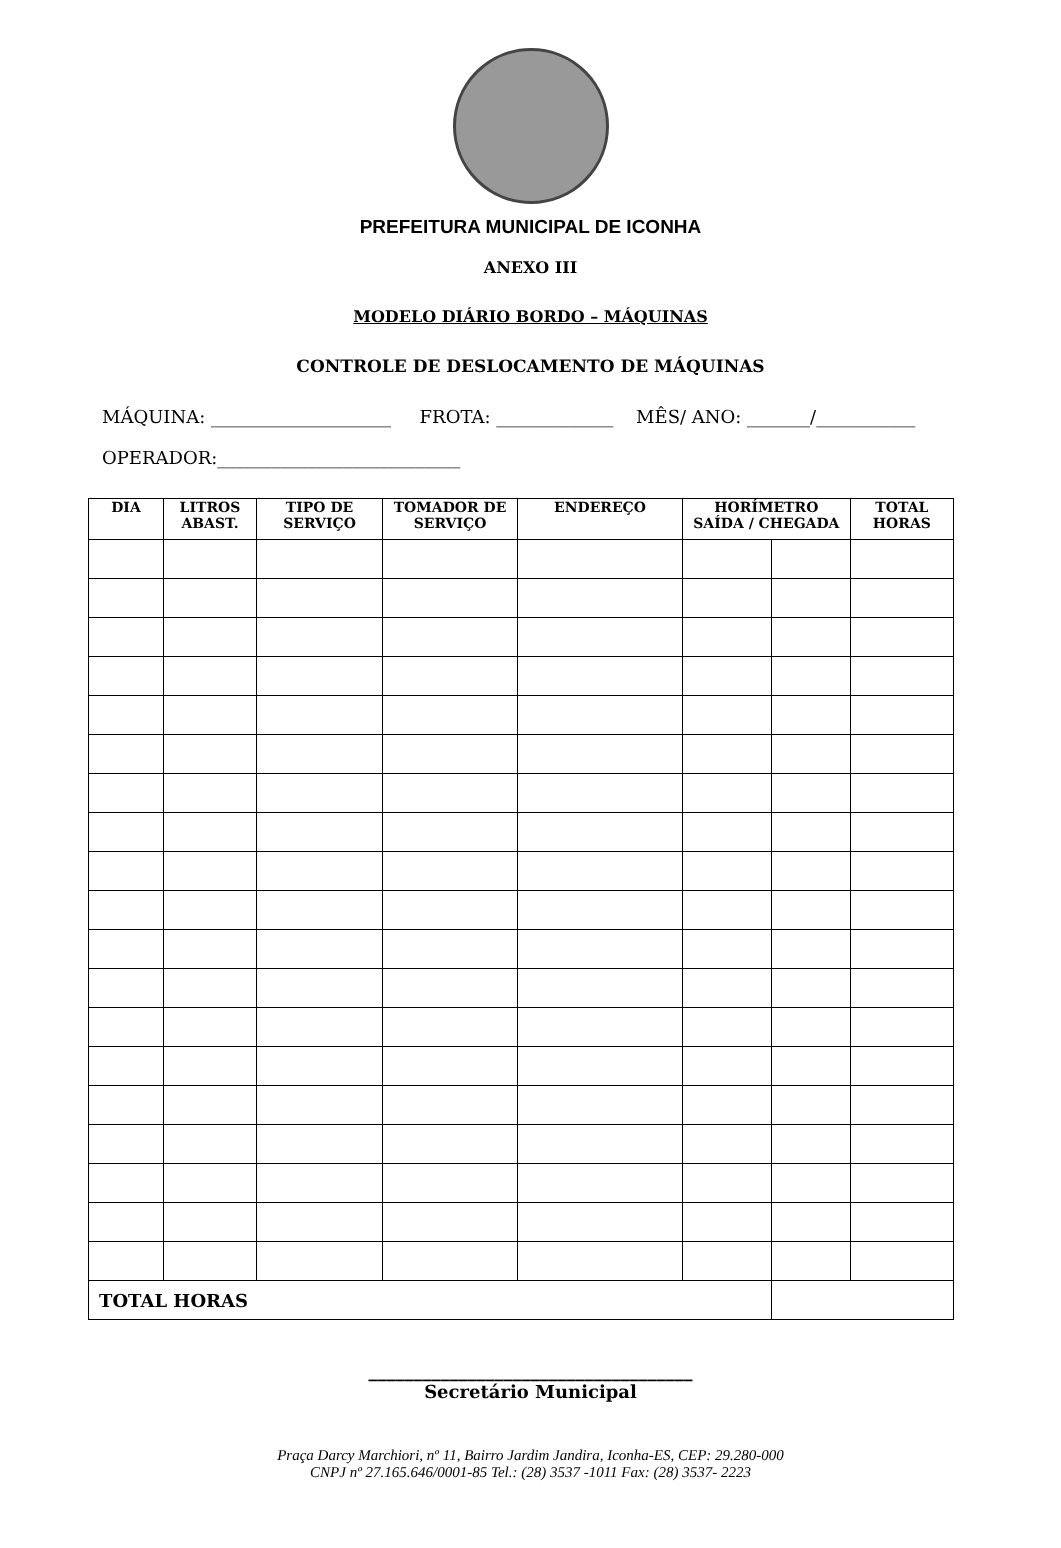PREFEITURA MUNICIPAL DE ICONHA
ANEXO III
MODELO DIÁRIO BORDO – MÁQUINAS
CONTROLE DE DESLOCAMENTO DE MÁQUINAS
MÁQUINA: ____________________ FROTA: _____________ MÊS/ ANO: _______/___________
OPERADOR:___________________________
| DIA | LITROS ABAST. | TIPO DE SERVIÇO | TOMADOR DE SERVIÇO | ENDEREÇO | HORÍMETRO SAÍDA / CHEGADA | | TOTAL HORAS |
| --- | --- | --- | --- | --- | --- | --- | --- |
| TOTAL HORAS | | | | | | | |
____________________________________
Secretário Municipal
Praça Darcy Marchiori, nº 11, Bairro Jardim Jandira, Iconha-ES, CEP: 29.280-000
CNPJ nº 27.165.646/0001-85 Tel.: (28) 3537 -1011 Fax: (28) 3537- 2223